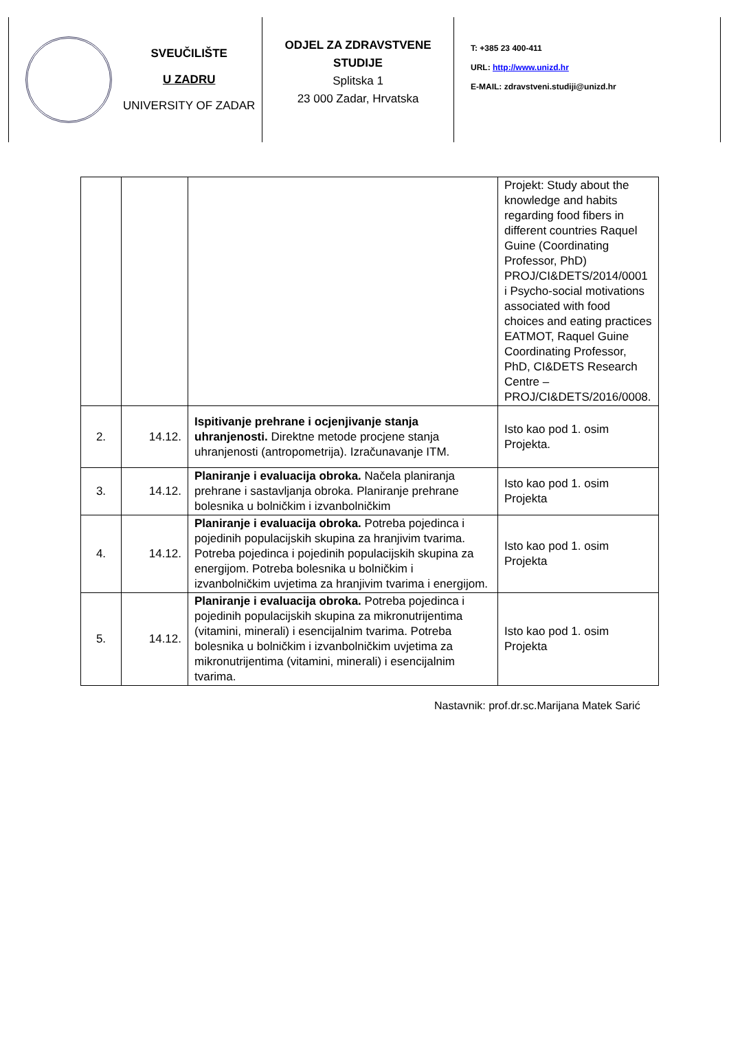SVEUČILIŠTE
U ZADRU
UNIVERSITY OF ZADAR
ODJEL ZA ZDRAVSTVENE STUDIJE
Splitska 1
23 000 Zadar, Hrvatska
T: +385 23 400-411
URL: http://www.unizd.hr
E-MAIL: zdravstveni.studiji@unizd.hr
| | | | Projekt: Study about the knowledge and habits regarding food fibers in different countries Raquel Guine (Coordinating Professor, PhD) PROJ/CI&DETS/2014/0001 i Psycho-social motivations associated with food choices and eating practices EATMOT, Raquel Guine Coordinating Professor, PhD, CI&DETS Research Centre – PROJ/CI&DETS/2016/0008. |
| 2. | 14.12. | Ispitivanje prehrane i ocjenjivanje stanja uhranjenosti. Direktne metode procjene stanja uhranjenosti (antropometrija). Izračunavanje ITM. | Isto kao pod 1. osim Projekta. |
| 3. | 14.12. | Planiranje i evaluacija obroka. Načela planiranja prehrane i sastavljanja obroka. Planiranje prehrane bolesnika u bolničkim i izvanbolničkim | Isto kao pod 1. osim Projekta |
| 4. | 14.12. | Planiranje i evaluacija obroka. Potreba pojedinca i pojedinih populacijskih skupina za hranjivim tvarima. Potreba pojedinca i pojedinih populacijskih skupina za energijom. Potreba bolesnika u bolničkim i izvanbolničkim uvjetima za hranjivim tvarima i energijom. | Isto kao pod 1. osim Projekta |
| 5. | 14.12. | Planiranje i evaluacija obroka. Potreba pojedinca i pojedinih populacijskih skupina za mikronutrijentima (vitamini, minerali) i esencijalnim tvarima. Potreba bolesnika u bolničkim i izvanbolničkim uvjetima za mikronutrijentima (vitamini, minerali) i esencijalnim tvarima. | Isto kao pod 1. osim Projekta |
Nastavnik: prof.dr.sc.Marijana Matek Sarić